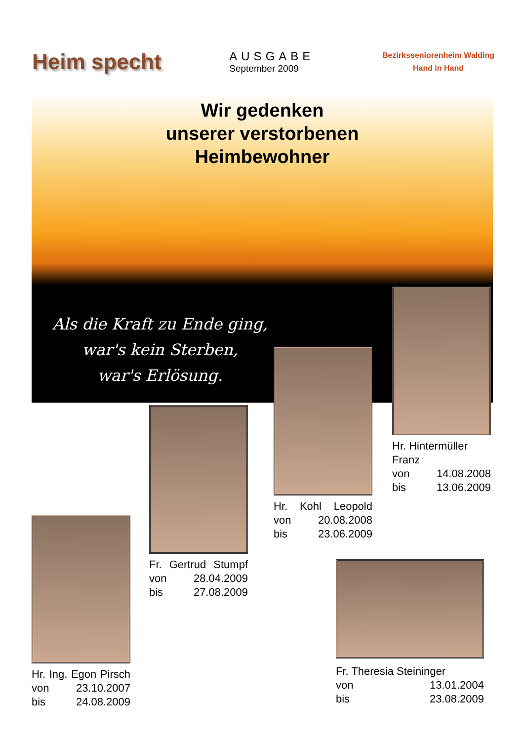Heim specht
AUSGABE
September 2009
Bezirksseniorenheim Walding
Hand in Hand
Wir gedenken
unserer verstorbenen
Heimbewohner
Als die Kraft zu Ende ging,
war's kein Sterben,
war's Erlösung.
Hr. Hintermüller
Franz
von 14.08.2008
bis 13.06.2009
Hr. Kohl Leopold
von 20.08.2008
bis 23.06.2009
Fr. Gertrud Stumpf
von 28.04.2009
bis 27.08.2009
Hr. Ing. Egon Pirsch
von 23.10.2007
bis 24.08.2009
Fr. Theresia Steininger
von 13.01.2004
bis 23.08.2009